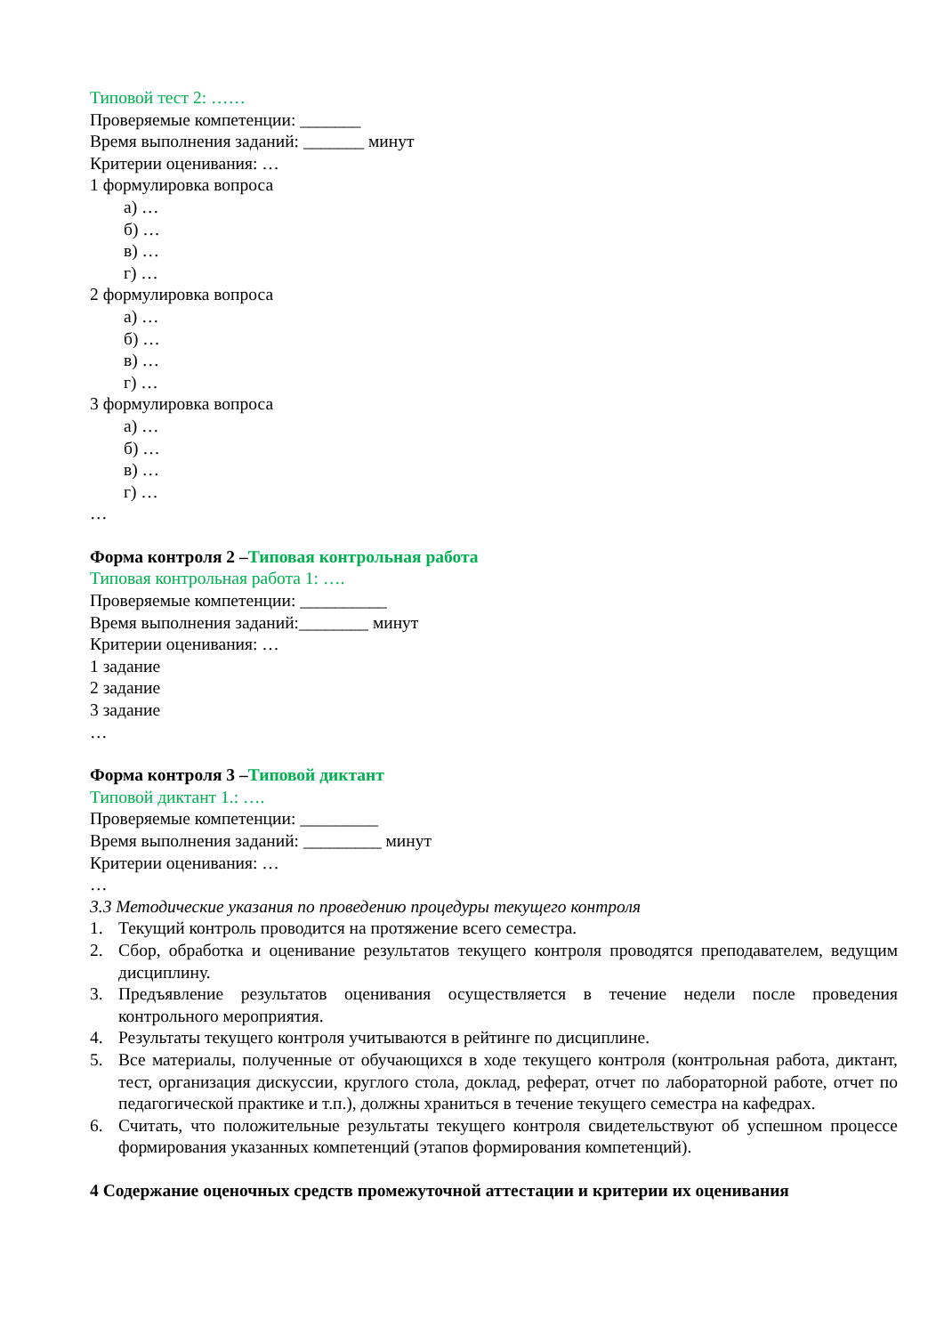Типовой тест 2: ……
Проверяемые компетенции: _______
Время выполнения заданий: _______ минут
Критерии оценивания: …
1 формулировка вопроса
а) …
б) …
в) …
г) …
2 формулировка вопроса
а) …
б) …
в) …
г) …
3 формулировка вопроса
а) …
б) …
в) …
г) …
…
Форма контроля 2 –Типовая контрольная работа
Типовая контрольная работа 1: ….
Проверяемые компетенции: __________
Время выполнения заданий:________ минут
Критерии оценивания: …
1 задание
2 задание
3 задание
…
Форма контроля 3 –Типовой диктант
Типовой диктант 1.: ….
Проверяемые компетенции: _________
Время выполнения заданий: _________ минут
Критерии оценивания: …
…
3.3 Методические указания по проведению процедуры текущего контроля
1. Текущий контроль проводится на протяжение всего семестра.
2. Сбор, обработка и оценивание результатов текущего контроля проводятся преподавателем, ведущим дисциплину.
3. Предъявление результатов оценивания осуществляется в течение недели после проведения контрольного мероприятия.
4. Результаты текущего контроля учитываются в рейтинге по дисциплине.
5. Все материалы, полученные от обучающихся в ходе текущего контроля (контрольная работа, диктант, тест, организация дискуссии, круглого стола, доклад, реферат, отчет по лабораторной работе, отчет по педагогической практике и т.п.), должны храниться в течение текущего семестра на кафедрах.
6. Считать, что положительные результаты текущего контроля свидетельствуют об успешном процессе формирования указанных компетенций (этапов формирования компетенций).
4 Содержание оценочных средств промежуточной аттестации и критерии их оценивания